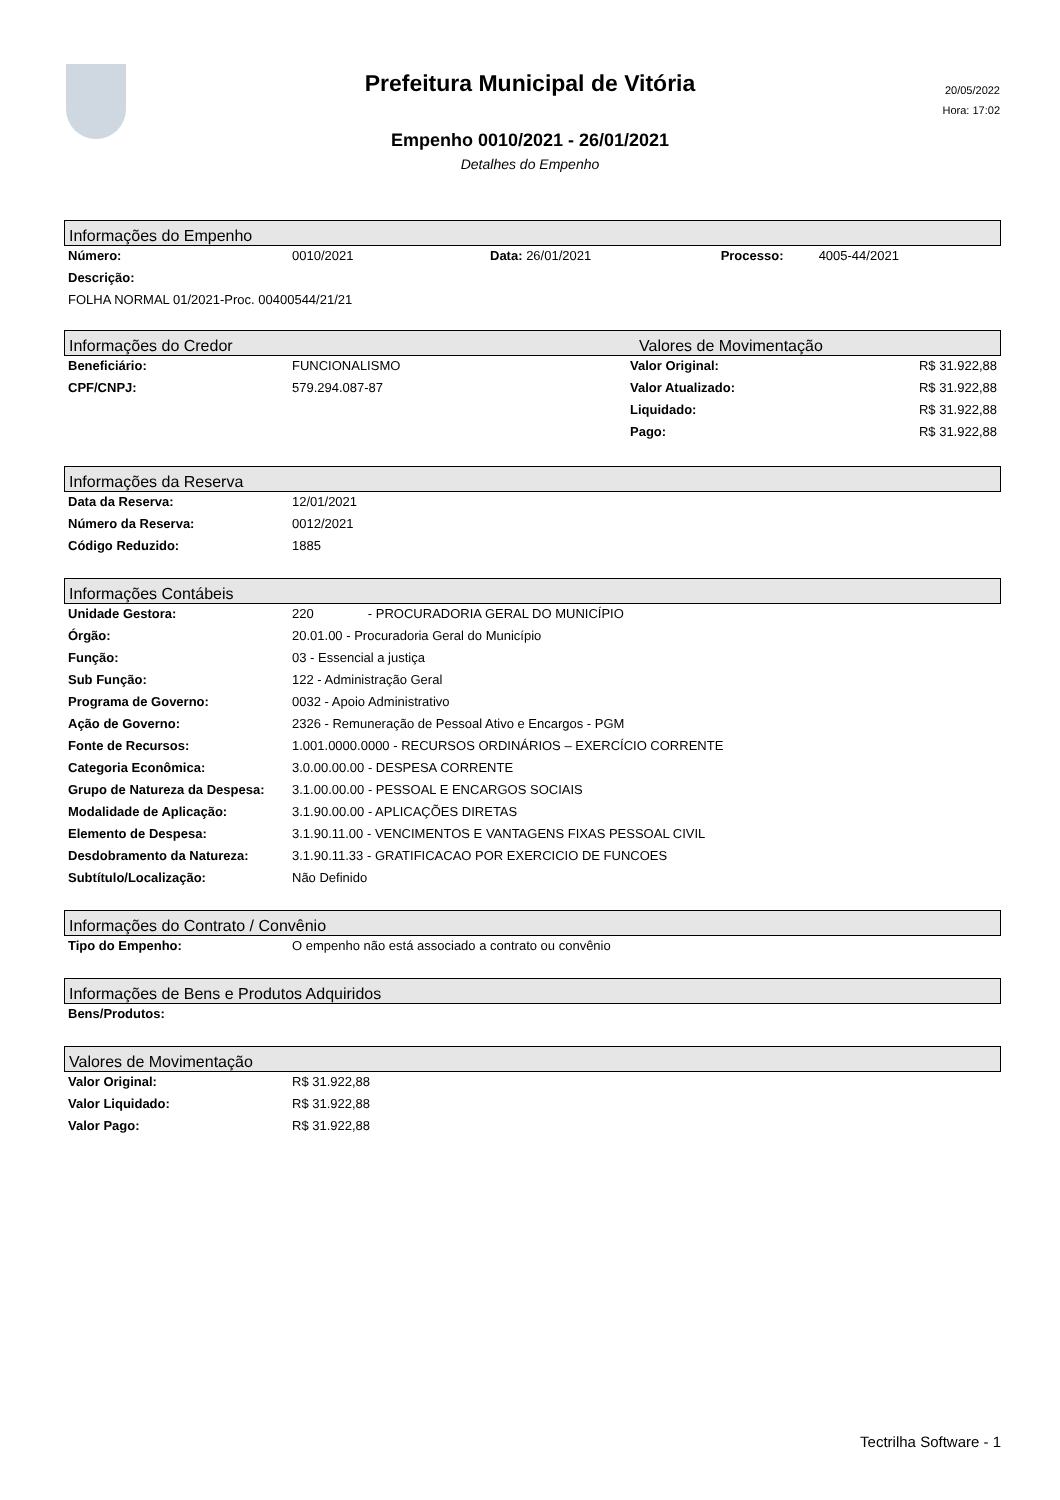Prefeitura Municipal de Vitória
20/05/2022
Hora: 17:02
Empenho 0010/2021 - 26/01/2021
Detalhes do Empenho
Informações do Empenho
| Número: | 0010/2021 | Data: 26/01/2021 | Processo: | 4005-44/2021 |
| Descrição: | | | | |
| FOLHA NORMAL 01/2021-Proc. 00400544/21/21 | | | | |
Informações do Credor Valores de Movimentação
| Beneficiário: | FUNCIONALISMO | Valor Original: | R$ 31.922,88 |
| CPF/CNPJ: | 579.294.087-87 | Valor Atualizado: | R$ 31.922,88 |
| | | Liquidado: | R$ 31.922,88 |
| | | Pago: | R$ 31.922,88 |
Informações da Reserva
| Data da Reserva: | 12/01/2021 |
| Número da Reserva: | 0012/2021 |
| Código Reduzido: | 1885 |
Informações Contábeis
| Unidade Gestora: | 220 - PROCURADORIA GERAL DO MUNICÍPIO |
| Órgão: | 20.01.00 - Procuradoria Geral do Município |
| Função: | 03 - Essencial a justiça |
| Sub Função: | 122 - Administração Geral |
| Programa de Governo: | 0032 - Apoio Administrativo |
| Ação de Governo: | 2326 - Remuneração de Pessoal Ativo e Encargos - PGM |
| Fonte de Recursos: | 1.001.0000.0000 - RECURSOS ORDINÁRIOS – EXERCÍCIO CORRENTE |
| Categoria Econômica: | 3.0.00.00.00 - DESPESA CORRENTE |
| Grupo de Natureza da Despesa: | 3.1.00.00.00 - PESSOAL E ENCARGOS SOCIAIS |
| Modalidade de Aplicação: | 3.1.90.00.00 - APLICAÇÕES DIRETAS |
| Elemento de Despesa: | 3.1.90.11.00 - VENCIMENTOS E VANTAGENS FIXAS PESSOAL CIVIL |
| Desdobramento da Natureza: | 3.1.90.11.33 - GRATIFICACAO POR EXERCICIO DE FUNCOES |
| Subtítulo/Localização: | Não Definido |
Informações do Contrato / Convênio
| Tipo do Empenho: | O empenho não está associado a contrato ou convênio |
Informações de Bens e Produtos Adquiridos
| Bens/Produtos: | |
Valores de Movimentação
| Valor Original: | R$ 31.922,88 |
| Valor Liquidado: | R$ 31.922,88 |
| Valor Pago: | R$ 31.922,88 |
Tectrilha Software - 1